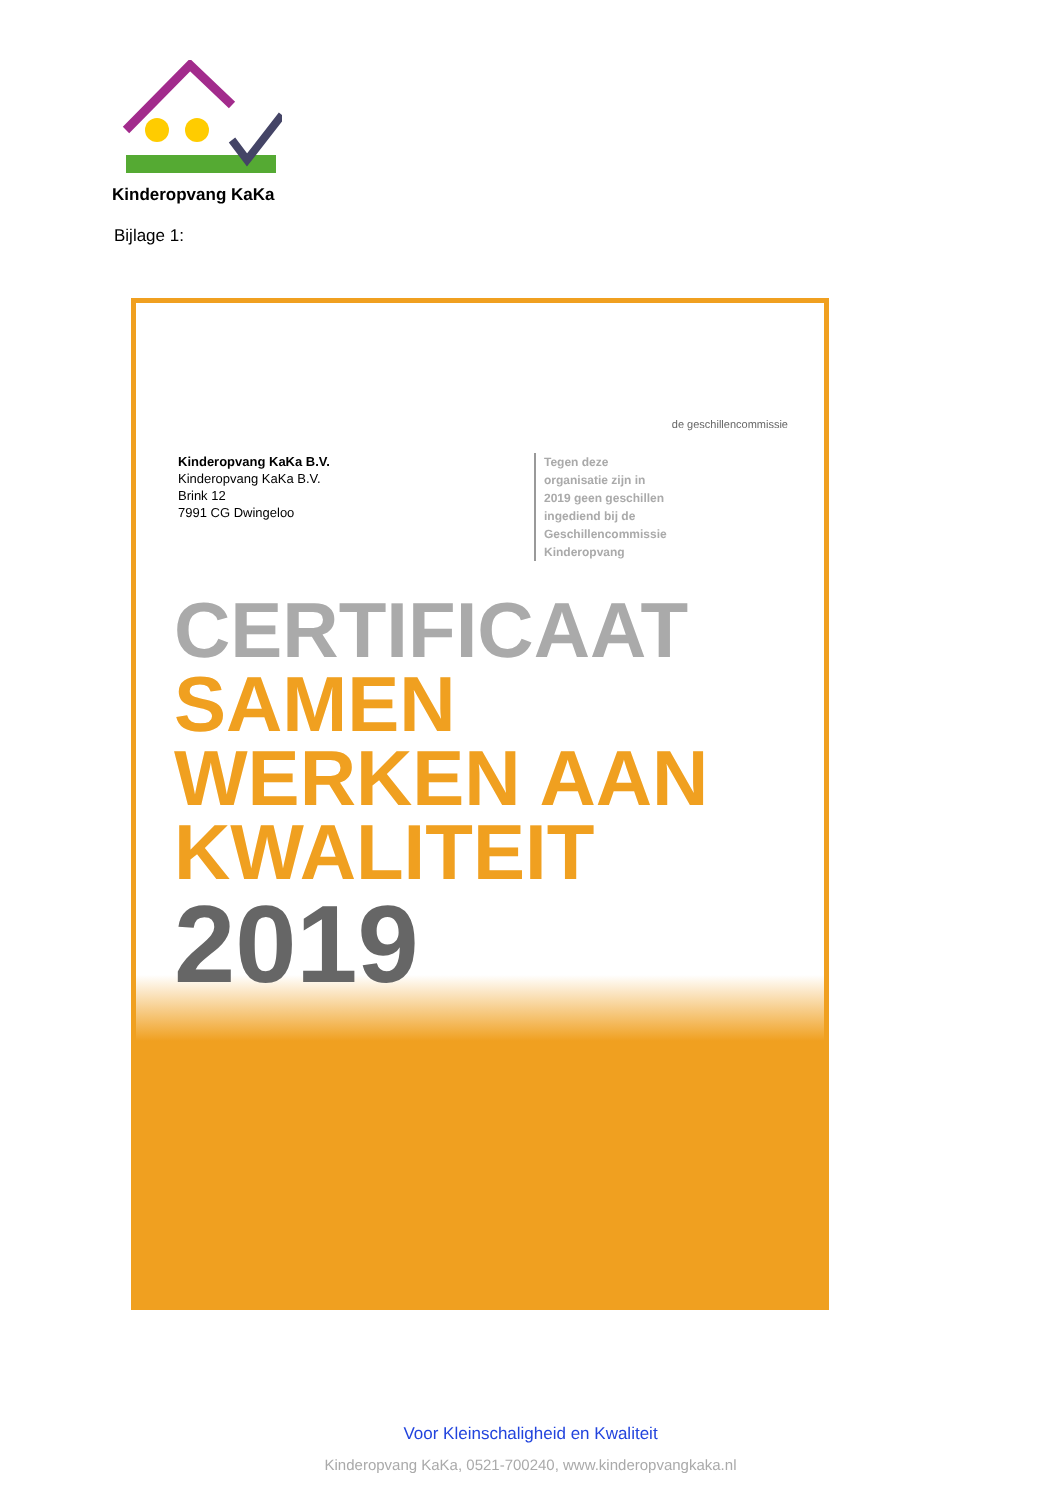Kinderopvang KaKa
Bijlage 1:
de geschillencommissie
Kinderopvang KaKa B.V.
Kinderopvang KaKa B.V.
Brink 12
7991 CG Dwingeloo
Tegen deze
organisatie zijn in
2019 geen geschillen
ingediend bij de
Geschillencommissie
Kinderopvang
CERTIFICAAT
SAMEN
WERKEN AAN
KWALITEIT
2019
Voor Kleinschaligheid en Kwaliteit
Kinderopvang KaKa, 0521-700240, www.kinderopvangkaka.nl